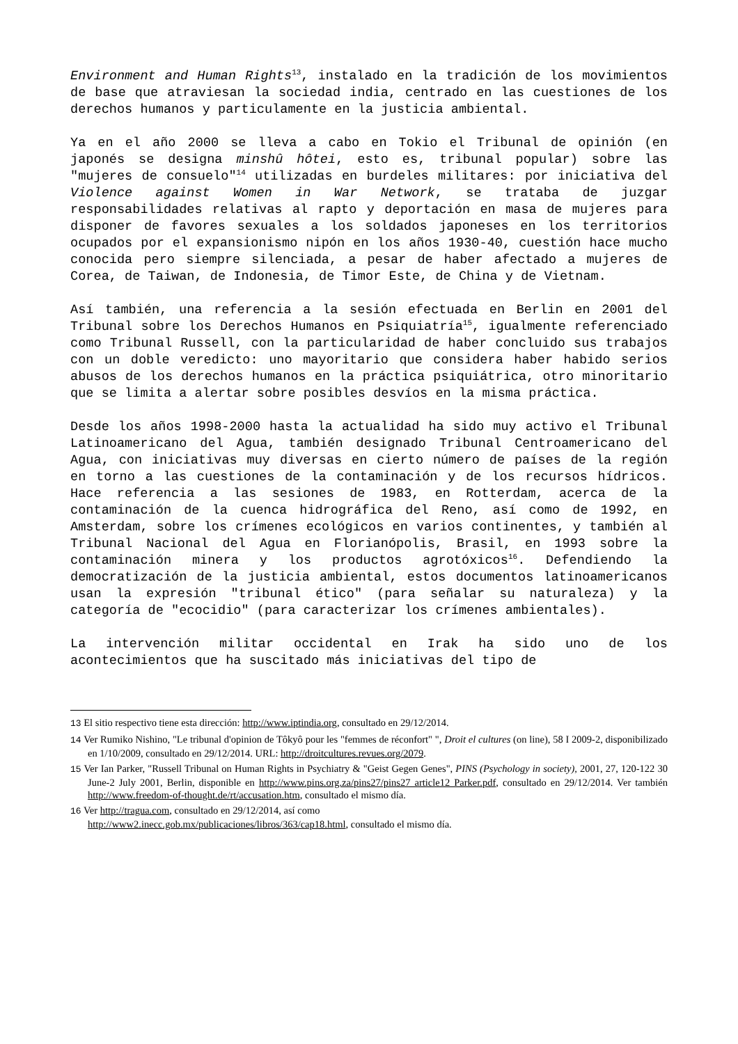Environment and Human Rights<sup>13</sup>, instalado en la tradición de los movimientos de base que atraviesan la sociedad india, centrado en las cuestiones de los derechos humanos y particulamente en la justicia ambiental.
Ya en el año 2000 se lleva a cabo en Tokio el Tribunal de opinión (en japonés se designa minshû hôtei, esto es, tribunal popular) sobre las "mujeres de consuelo"<sup>14</sup> utilizadas en burdeles militares: por iniciativa del Violence against Women in War Network, se trataba de juzgar responsabilidades relativas al rapto y deportación en masa de mujeres para disponer de favores sexuales a los soldados japoneses en los territorios ocupados por el expansionismo nipón en los años 1930-40, cuestión hace mucho conocida pero siempre silenciada, a pesar de haber afectado a mujeres de Corea, de Taiwan, de Indonesia, de Timor Este, de China y de Vietnam.
Así también, una referencia a la sesión efectuada en Berlin en 2001 del Tribunal sobre los Derechos Humanos en Psiquiatría<sup>15</sup>, igualmente referenciado como Tribunal Russell, con la particularidad de haber concluido sus trabajos con un doble veredicto: uno mayoritario que considera haber habido serios abusos de los derechos humanos en la práctica psiquiátrica, otro minoritario que se limita a alertar sobre posibles desvíos en la misma práctica.
Desde los años 1998-2000 hasta la actualidad ha sido muy activo el Tribunal Latinoamericano del Agua, también designado Tribunal Centroamericano del Agua, con iniciativas muy diversas en cierto número de países de la región en torno a las cuestiones de la contaminación y de los recursos hídricos. Hace referencia a las sesiones de 1983, en Rotterdam, acerca de la contaminación de la cuenca hidrográfica del Reno, así como de 1992, en Amsterdam, sobre los crímenes ecológicos en varios continentes, y también al Tribunal Nacional del Agua en Florianópolis, Brasil, en 1993 sobre la contaminación minera y los productos agrotóxicos<sup>16</sup>. Defendiendo la democratización de la justicia ambiental, estos documentos latinoamericanos usan la expresión "tribunal ético" (para señalar su naturaleza) y la categoría de "ecocidio" (para caracterizar los crímenes ambientales).
La intervención militar occidental en Irak ha sido uno de los acontecimientos que ha suscitado más iniciativas del tipo de
13 El sitio respectivo tiene esta dirección: http://www.iptindia.org, consultado en 29/12/2014.
14 Ver Rumiko Nishino, "Le tribunal d'opinion de Tôkyô pour les "femmes de réconfort" ", Droit el cultures (on line), 58 I 2009-2, disponibilizado en 1/10/2009, consultado en 29/12/2014. URL: http://droitcultures.revues.org/2079.
15 Ver Ian Parker, "Russell Tribunal on Human Rights in Psychiatry & "Geist Gegen Genes", PINS (Psychology in society), 2001, 27, 120-122 30 June-2 July 2001, Berlin, disponible en http://www.pins.org.za/pins27/pins27 article12 Parker.pdf, consultado en 29/12/2014. Ver también http://www.freedom-of-thought.de/rt/accusation.htm, consultado el mismo día.
16 Ver http://tragua.com, consultado en 29/12/2014, así como
http://www2.inecc.gob.mx/publicaciones/libros/363/cap18.html, consultado el mismo día.